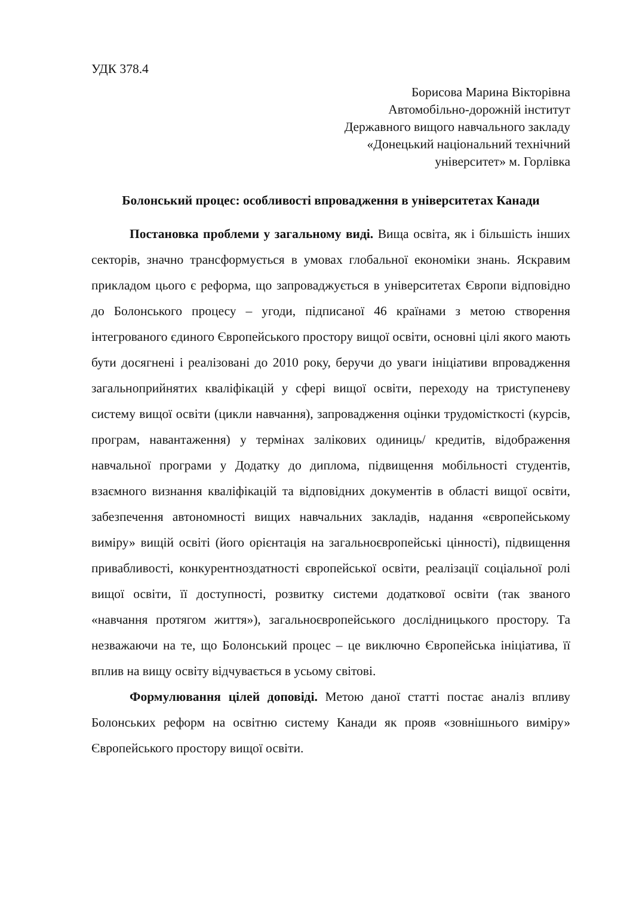УДК 378.4
Борисова Марина Вікторівна
Автомобільно-дорожній інститут
Державного вищого навчального закладу
«Донецький національний технічний
університет» м. Горлівка
Болонський процес: особливості впровадження в університетах Канади
Постановка проблеми у загальному виді. Вища освіта, як і більшість інших секторів, значно трансформується в умовах глобальної економіки знань. Яскравим прикладом цього є реформа, що запроваджується в університетах Європи відповідно до Болонського процесу – угоди, підписаної 46 країнами з метою створення інтегрованого єдиного Європейського простору вищої освіти, основні цілі якого мають бути досягнені і реалізовані до 2010 року, беручи до уваги ініціативи впровадження загальноприйнятих кваліфікацій у сфері вищої освіти, переходу на триступеневу систему вищої освіти (цикли навчання), запровадження оцінки трудомісткості (курсів, програм, навантаження) у термінах залікових одиниць/ кредитів, відображення навчальної програми у Додатку до диплома, підвищення мобільності студентів, взаємного визнання кваліфікацій та відповідних документів в області вищої освіти, забезпечення автономності вищих навчальних закладів, надання «європейському виміру» вищій освіті (його орієнтація на загальноєвропейські цінності), підвищення привабливості, конкурентноздатності європейської освіти, реалізації соціальної ролі вищої освіти, її доступності, розвитку системи додаткової освіти (так званого «навчання протягом життя»), загальноєвропейського дослідницького простору. Та незважаючи на те, що Болонський процес – це виключно Європейська ініціатива, її вплив на вищу освіту відчувається в усьому світові.
Формулювання цілей доповіді. Метою даної статті постає аналіз впливу Болонських реформ на освітню систему Канади як прояв «зовнішнього виміру» Європейського простору вищої освіти.